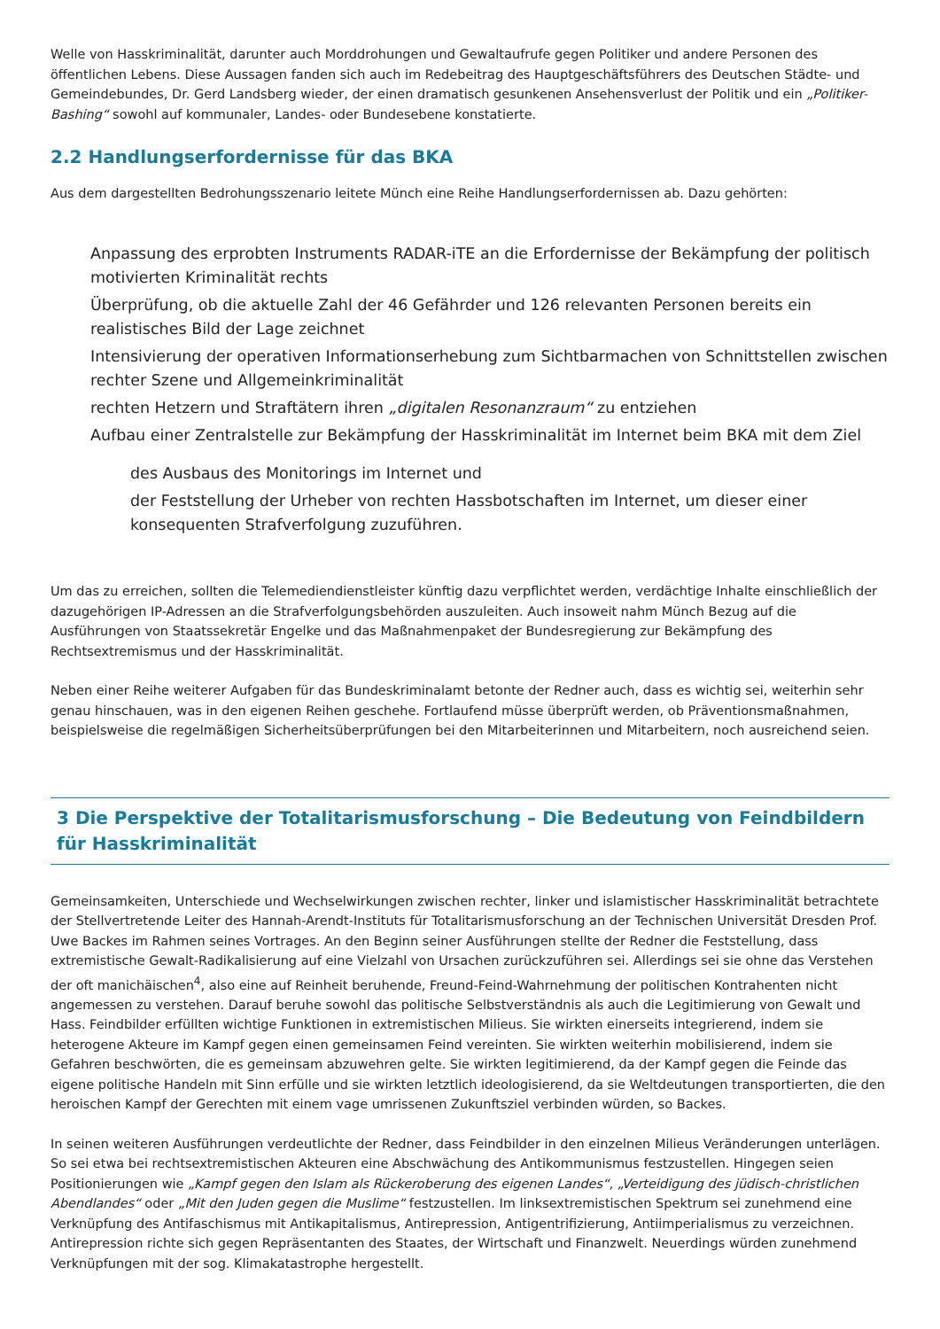Welle von Hasskriminalität, darunter auch Morddrohungen und Gewaltaufrufe gegen Politiker und andere Personen des öffentlichen Lebens. Diese Aussagen fanden sich auch im Redebeitrag des Hauptgeschäftsführers des Deutschen Städte- und Gemeindebundes, Dr. Gerd Landsberg wieder, der einen dramatisch gesunkenen Ansehensverlust der Politik und ein „Politiker-Bashing“ sowohl auf kommunaler, Landes- oder Bundesebene konstatierte.
2.2 Handlungserfordernisse für das BKA
Aus dem dargestellten Bedrohungsszenario leitete Münch eine Reihe Handlungserfordernissen ab. Dazu gehörten:
Anpassung des erprobten Instruments RADAR-iTE an die Erfordernisse der Bekämpfung der politisch motivierten Kriminalität rechts
Überprüfung, ob die aktuelle Zahl der 46 Gefährder und 126 relevanten Personen bereits ein realistisches Bild der Lage zeichnet
Intensivierung der operativen Informationserhebung zum Sichtbarmachen von Schnittstellen zwischen rechter Szene und Allgemeinkriminalität
rechten Hetzern und Straftätern ihren „digitalen Resonanzraum“ zu entziehen
Aufbau einer Zentralstelle zur Bekämpfung der Hasskriminalität im Internet beim BKA mit dem Ziel
des Ausbaus des Monitorings im Internet und
der Feststellung der Urheber von rechten Hassbotschaften im Internet, um dieser einer konsequenten Strafverfolgung zuzuführen.
Um das zu erreichen, sollten die Telemediendienstleister künftig dazu verpflichtet werden, verdächtige Inhalte einschließlich der dazugehörigen IP-Adressen an die Strafverfolgungsbehörden auszuleiten. Auch insoweit nahm Münch Bezug auf die Ausführungen von Staatssekretär Engelke und das Maßnahmenpaket der Bundesregierung zur Bekämpfung des Rechtsextremismus und der Hasskriminalität.
Neben einer Reihe weiterer Aufgaben für das Bundeskriminalamt betonte der Redner auch, dass es wichtig sei, weiterhin sehr genau hinschauen, was in den eigenen Reihen geschehe. Fortlaufend müsse überprüft werden, ob Präventionsmaßnahmen, beispielsweise die regelmäßigen Sicherheitsüberprüfungen bei den Mitarbeiterinnen und Mitarbeitern, noch ausreichend seien.
3 Die Perspektive der Totalitarismusforschung – Die Bedeutung von Feindbildern für Hasskriminalität
Gemeinsamkeiten, Unterschiede und Wechselwirkungen zwischen rechter, linker und islamistischer Hasskriminalität betrachtete der Stellvertretende Leiter des Hannah-Arendt-Instituts für Totalitarismusforschung an der Technischen Universität Dresden Prof. Uwe Backes im Rahmen seines Vortrages. An den Beginn seiner Ausführungen stellte der Redner die Feststellung, dass extremistische Gewalt-Radikalisierung auf eine Vielzahl von Ursachen zurückzuführen sei. Allerdings sei sie ohne das Verstehen der oft manichäischen<sup>4</sup>, also eine auf Reinheit beruhende, Freund-Feind-Wahrnehmung der politischen Kontrahenten nicht angemessen zu verstehen. Darauf beruhe sowohl das politische Selbstverständnis als auch die Legitimierung von Gewalt und Hass. Feindbilder erfüllten wichtige Funktionen in extremistischen Milieus. Sie wirkten einerseits integrierend, indem sie heterogene Akteure im Kampf gegen einen gemeinsamen Feind vereinten. Sie wirkten weiterhin mobilisierend, indem sie Gefahren beschwörten, die es gemeinsam abzuwehren gelte. Sie wirkten legitimierend, da der Kampf gegen die Feinde das eigene politische Handeln mit Sinn erfülle und sie wirkten letztlich ideologisierend, da sie Weltdeutungen transportierten, die den heroischen Kampf der Gerechten mit einem vage umrissenen Zukunftsziel verbinden würden, so Backes.
In seinen weiteren Ausführungen verdeutlichte der Redner, dass Feindbilder in den einzelnen Milieus Veränderungen unterlägen. So sei etwa bei rechtsextremistischen Akteuren eine Abschwächung des Antikommunismus festzustellen. Hingegen seien Positionierungen wie „Kampf gegen den Islam als Rückeroberung des eigenen Landes“, „Verteidigung des jüdisch-christlichen Abendlandes“ oder „Mit den Juden gegen die Muslime“ festzustellen. Im linksextremistischen Spektrum sei zunehmend eine Verknüpfung des Antifaschismus mit Antikapitalismus, Antirepression, Antigentrifizierung, Antiimperialismus zu verzeichnen. Antirepression richte sich gegen Repräsentanten des Staates, der Wirtschaft und Finanzwelt. Neuerdings würden zunehmend Verknüpfungen mit der sog. Klimakatastrophe hergestellt.